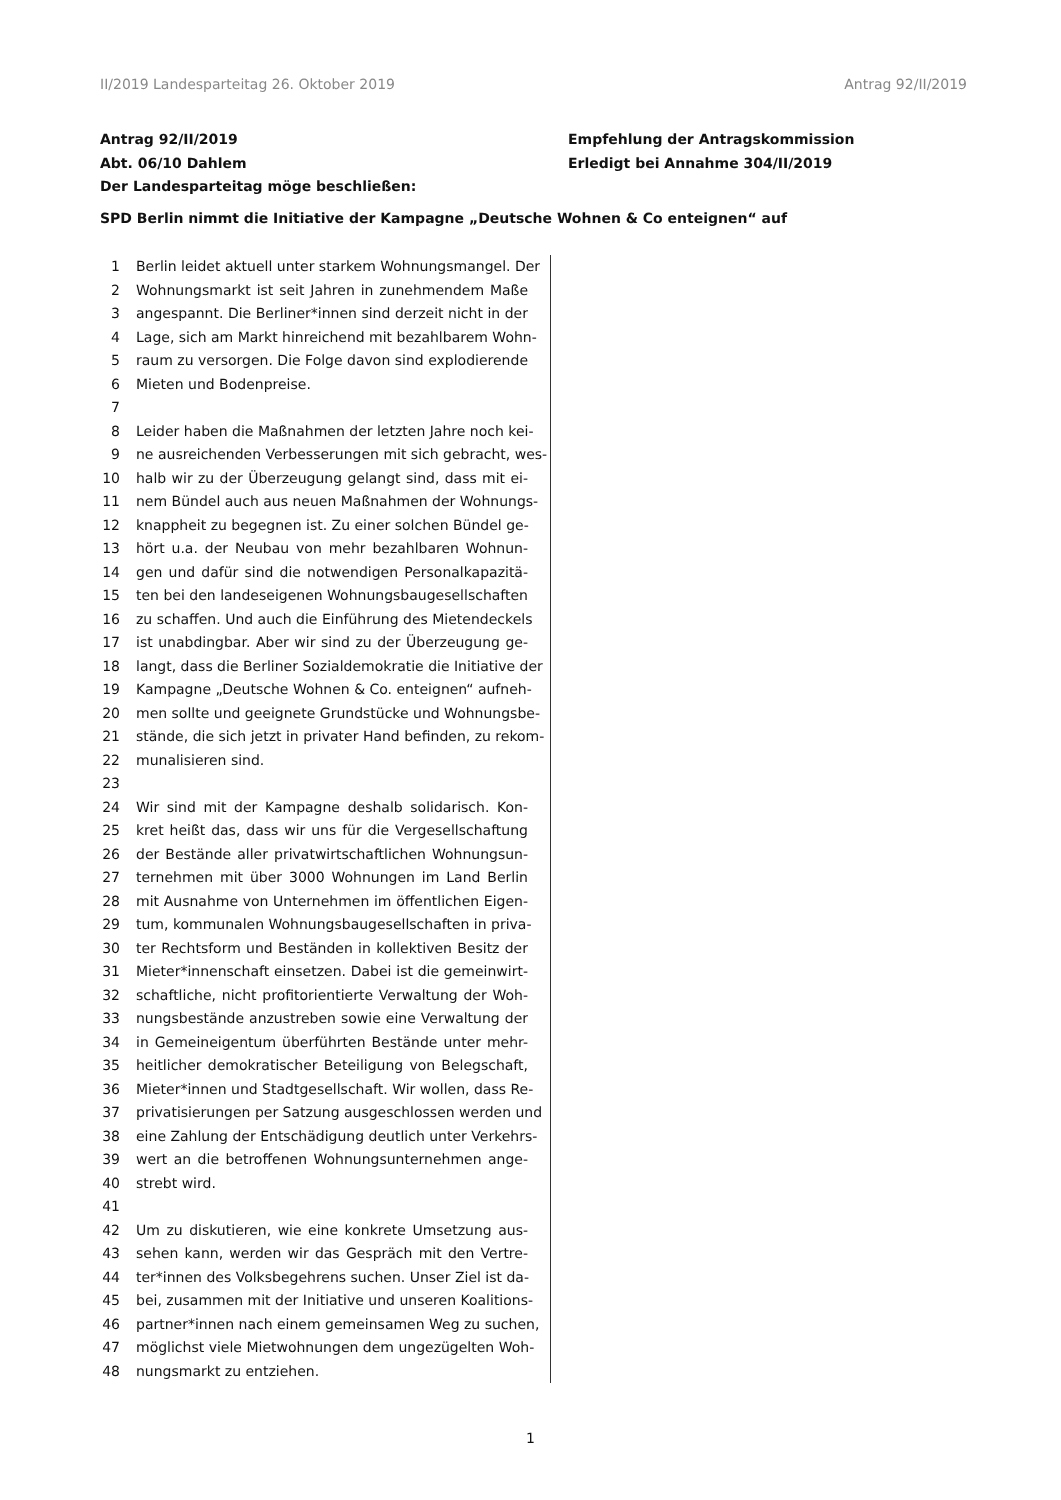II/2019 Landesparteitag 26. Oktober 2019 Antrag 92/II/2019
Antrag 92/II/2019
Abt. 06/10 Dahlem
Der Landesparteitag möge beschließen:
Empfehlung der Antragskommission
Erledigt bei Annahme 304/II/2019
SPD Berlin nimmt die Initiative der Kampagne „Deutsche Wohnen & Co enteignen“ auf
1 Berlin leidet aktuell unter starkem Wohnungsmangel. Der
2 Wohnungsmarkt ist seit Jahren in zunehmendem Maße
3 angespannt. Die Berliner*innen sind derzeit nicht in der
4 Lage, sich am Markt hinreichend mit bezahlbarem Wohn-
5 raum zu versorgen. Die Folge davon sind explodierende
6 Mieten und Bodenpreise.
7
8 Leider haben die Maßnahmen der letzten Jahre noch kei-
9 ne ausreichenden Verbesserungen mit sich gebracht, wes-
10 halb wir zu der Überzeugung gelangt sind, dass mit ei-
11 nem Bündel auch aus neuen Maßnahmen der Wohnungs-
12 knappheit zu begegnen ist. Zu einer solchen Bündel ge-
13 hört u.a. der Neubau von mehr bezahlbaren Wohnun-
14 gen und dafür sind die notwendigen Personalkapazitä-
15 ten bei den landeseigenen Wohnungsbaugesellschaften
16 zu schaffen. Und auch die Einführung des Mietendeckels
17 ist unabdingbar. Aber wir sind zu der Überzeugung ge-
18 langt, dass die Berliner Sozialdemokratie die Initiative der
19 Kampagne „Deutsche Wohnen & Co. enteignen“ aufneh-
20 men sollte und geeignete Grundstücke und Wohnungsbe-
21 stände, die sich jetzt in privater Hand befinden, zu rekom-
22 munalisieren sind.
23
24 Wir sind mit der Kampagne deshalb solidarisch. Kon-
25 kret heißt das, dass wir uns für die Vergesellschaftung
26 der Bestände aller privatwirtschaftlichen Wohnungsun-
27 ternehmen mit über 3000 Wohnungen im Land Berlin
28 mit Ausnahme von Unternehmen im öffentlichen Eigen-
29 tum, kommunalen Wohnungsbaugesellschaften in priva-
30 ter Rechtsform und Beständen in kollektiven Besitz der
31 Mieter*innenschaft einsetzen. Dabei ist die gemeinwirt-
32 schaftliche, nicht profitorientierte Verwaltung der Woh-
33 nungsbestände anzustreben sowie eine Verwaltung der
34 in Gemeineigentum überführten Bestände unter mehr-
35 heitlicher demokratischer Beteiligung von Belegschaft,
36 Mieter*innen und Stadtgesellschaft. Wir wollen, dass Re-
37 privatisierungen per Satzung ausgeschlossen werden und
38 eine Zahlung der Entschädigung deutlich unter Verkehrs-
39 wert an die betroffenen Wohnungsunternehmen ange-
40 strebt wird.
41
42 Um zu diskutieren, wie eine konkrete Umsetzung aus-
43 sehen kann, werden wir das Gespräch mit den Vertre-
44 ter*innen des Volksbegehrens suchen. Unser Ziel ist da-
45 bei, zusammen mit der Initiative und unseren Koalitions-
46 partner*innen nach einem gemeinsamen Weg zu suchen,
47 möglichst viele Mietwohnungen dem ungezügelten Woh-
48 nungsmarkt zu entziehen.
1